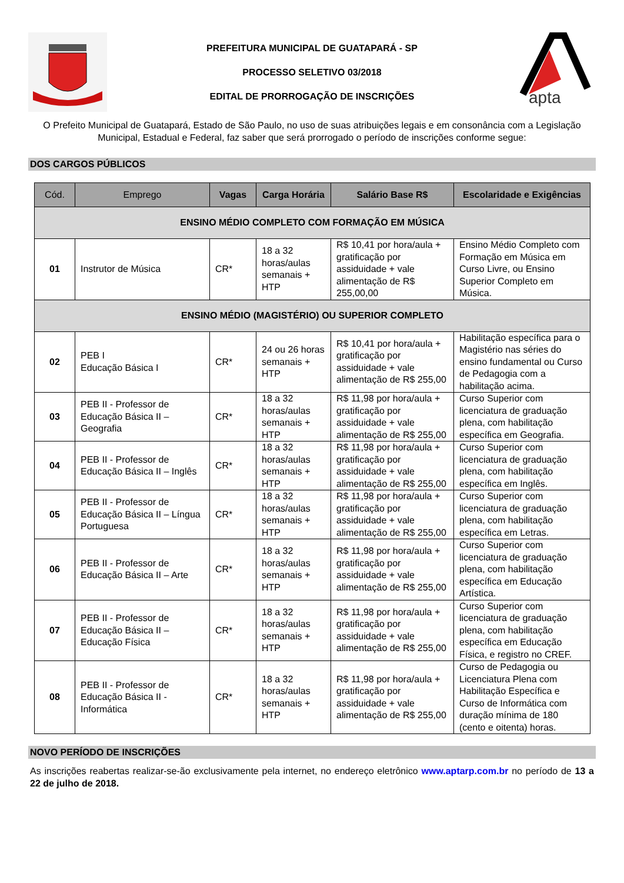PREFEITURA MUNICIPAL DE GUATAPARÁ - SP
PROCESSO SELETIVO 03/2018
EDITAL DE PRORROGAÇÃO DE INSCRIÇÕES
apta
O Prefeito Municipal de Guatapará, Estado de São Paulo, no uso de suas atribuições legais e em consonância com a Legislação Municipal, Estadual e Federal, faz saber que será prorrogado o período de inscrições conforme segue:
DOS CARGOS PÚBLICOS
| Cód. | Emprego | Vagas | Carga Horária | Salário Base R$ | Escolaridade e Exigências |
| --- | --- | --- | --- | --- | --- |
| ENSINO MÉDIO COMPLETO COM FORMAÇÃO EM MÚSICA | | | | | |
| 01 | Instrutor de Música | CR* | 18 a 32 horas/aulas semanais + HTP | R$ 10,41 por hora/aula + gratificação por assiduidade + vale alimentação de R$ 255,00,00 | Ensino Médio Completo com Formação em Música em Curso Livre, ou Ensino Superior Completo em Música. |
| ENSINO MÉDIO (MAGISTÉRIO) OU SUPERIOR COMPLETO | | | | | |
| 02 | PEB I Educação Básica I | CR* | 24 ou 26 horas semanais + HTP | R$ 10,41 por hora/aula + gratificação por assiduidade + vale alimentação de R$ 255,00 | Habilitação específica para o Magistério nas séries do ensino fundamental ou Curso de Pedagogia com a habilitação acima. |
| 03 | PEB II - Professor de Educação Básica II – Geografia | CR* | 18 a 32 horas/aulas semanais + HTP | R$ 11,98 por hora/aula + gratificação por assiduidade + vale alimentação de R$ 255,00 | Curso Superior com licenciatura de graduação plena, com habilitação específica em Geografia. |
| 04 | PEB II - Professor de Educação Básica II – Inglês | CR* | 18 a 32 horas/aulas semanais + HTP | R$ 11,98 por hora/aula + gratificação por assiduidade + vale alimentação de R$ 255,00 | Curso Superior com licenciatura de graduação plena, com habilitação específica em Inglês. |
| 05 | PEB II - Professor de Educação Básica II – Língua Portuguesa | CR* | 18 a 32 horas/aulas semanais + HTP | R$ 11,98 por hora/aula + gratificação por assiduidade + vale alimentação de R$ 255,00 | Curso Superior com licenciatura de graduação plena, com habilitação específica em Letras. |
| 06 | PEB II - Professor de Educação Básica II – Arte | CR* | 18 a 32 horas/aulas semanais + HTP | R$ 11,98 por hora/aula + gratificação por assiduidade + vale alimentação de R$ 255,00 | Curso Superior com licenciatura de graduação plena, com habilitação específica em Educação Artística. |
| 07 | PEB II - Professor de Educação Básica II – Educação Física | CR* | 18 a 32 horas/aulas semanais + HTP | R$ 11,98 por hora/aula + gratificação por assiduidade + vale alimentação de R$ 255,00 | Curso Superior com licenciatura de graduação plena, com habilitação específica em Educação Física, e registro no CREF. |
| 08 | PEB II - Professor de Educação Básica II - Informática | CR* | 18 a 32 horas/aulas semanais + HTP | R$ 11,98 por hora/aula + gratificação por assiduidade + vale alimentação de R$ 255,00 | Curso de Pedagogia ou Licenciatura Plena com Habilitação Específica e Curso de Informática com duração mínima de 180 (cento e oitenta) horas. |
NOVO PERÍODO DE INSCRIÇÕES
As inscrições reabertas realizar-se-ão exclusivamente pela internet, no endereço eletrônico www.aptarp.com.br no período de 13 a 22 de julho de 2018.